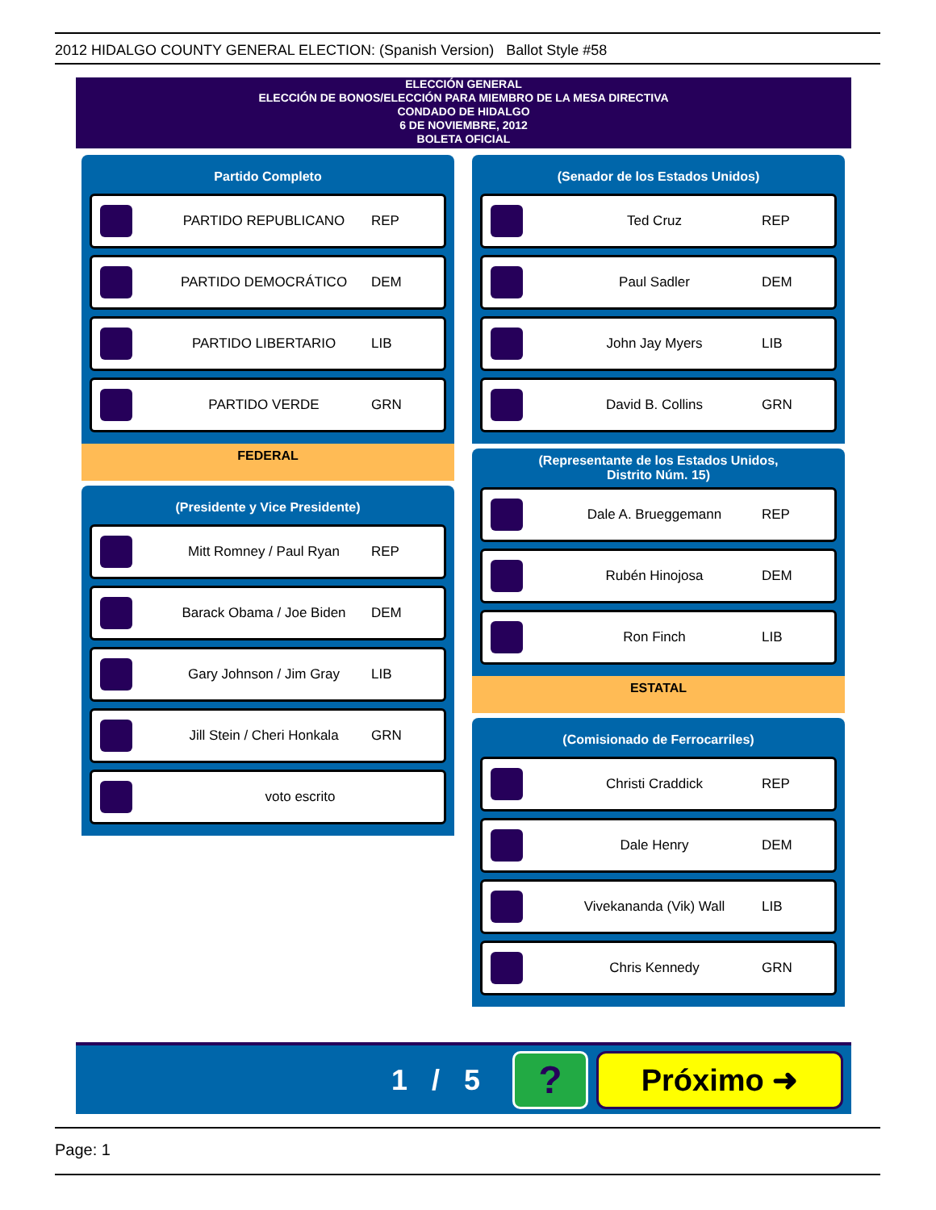2012 HIDALGO COUNTY GENERAL ELECTION: (Spanish Version) Ballot Style #58
ELECCIÓN GENERAL
ELECCIÓN DE BONOS/ELECCIÓN PARA MIEMBRO DE LA MESA DIRECTIVA
CONDADO DE HIDALGO
6 DE NOVIEMBRE, 2012
BOLETA OFICIAL
Partido Completo
PARTIDO REPUBLICANO REP
PARTIDO DEMOCRÁTICO DEM
PARTIDO LIBERTARIO LIB
PARTIDO VERDE GRN
FEDERAL
(Presidente y Vice Presidente)
Mitt Romney / Paul Ryan REP
Barack Obama / Joe Biden DEM
Gary Johnson / Jim Gray LIB
Jill Stein / Cheri Honkala GRN
voto escrito
(Senador de los Estados Unidos)
Ted Cruz REP
Paul Sadler DEM
John Jay Myers LIB
David B. Collins GRN
(Representante de los Estados Unidos,
Distrito Núm. 15)
Dale A. Brueggemann REP
Rubén Hinojosa DEM
Ron Finch LIB
ESTATAL
(Comisionado de Ferrocarriles)
Christi Craddick REP
Dale Henry DEM
Vivekananda (Vik) Wall LIB
Chris Kennedy GRN
1 / 5 ? Próximo ➜
Page: 1